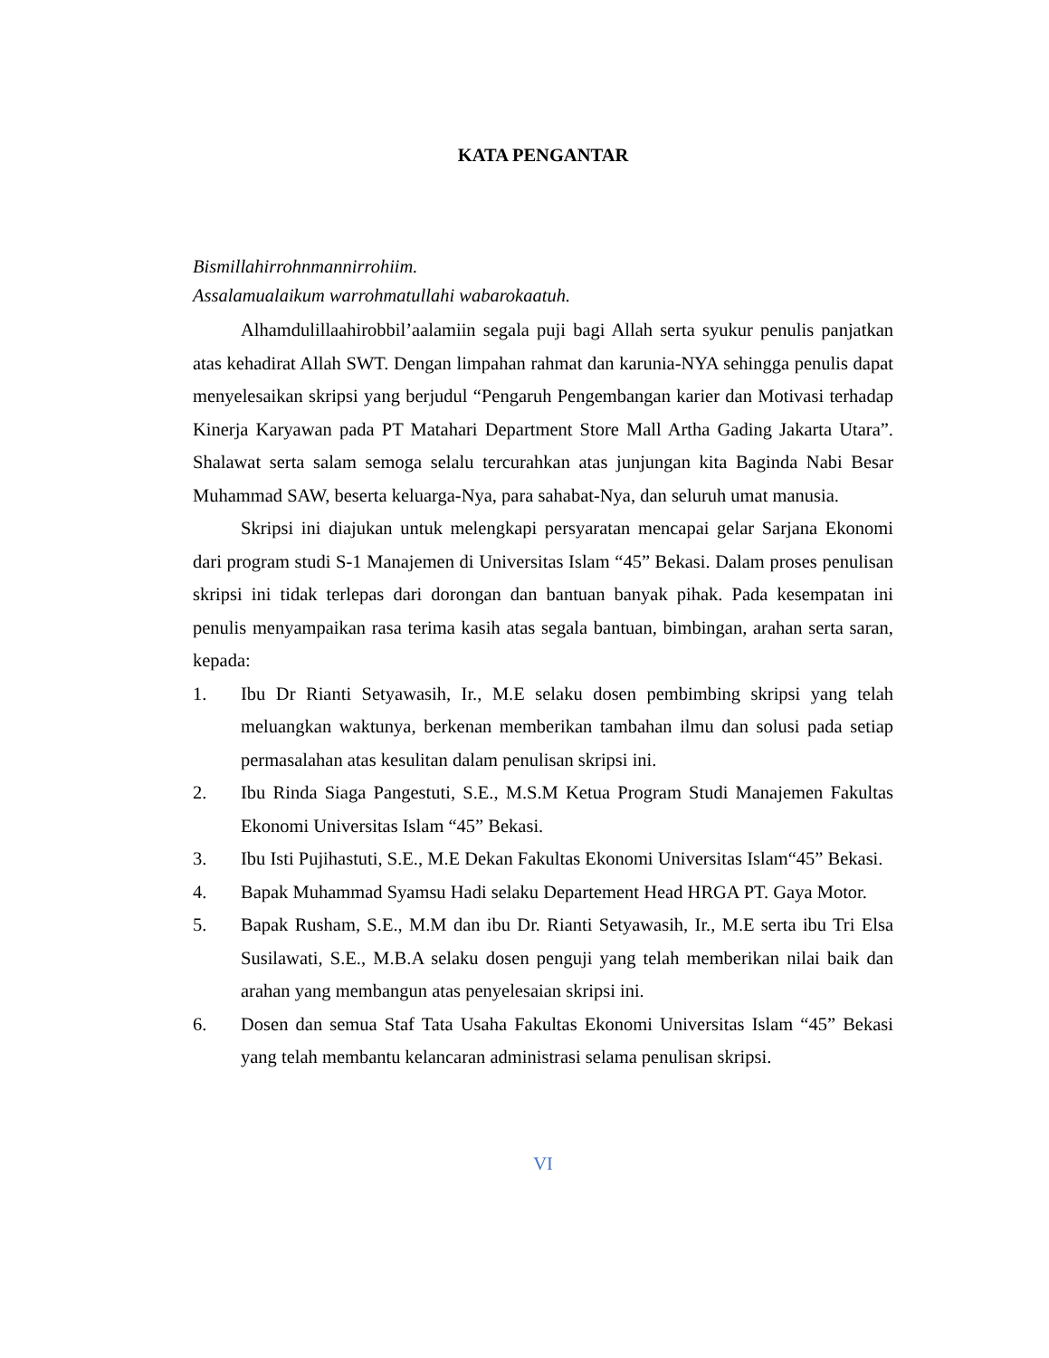KATA PENGANTAR
Bismillahirrohnmannirrohiim.
Assalamualaikum warrohmatullahi wabarokaatuh.
Alhamdulillaahirobbil’aalamiin segala puji bagi Allah serta syukur penulis panjatkan atas kehadirat Allah SWT. Dengan limpahan rahmat dan karunia-NYA sehingga penulis dapat menyelesaikan skripsi yang berjudul “Pengaruh Pengembangan karier dan Motivasi terhadap Kinerja Karyawan pada PT Matahari Department Store Mall Artha Gading Jakarta Utara”. Shalawat serta salam semoga selalu tercurahkan atas junjungan kita Baginda Nabi Besar Muhammad SAW, beserta keluarga-Nya, para sahabat-Nya, dan seluruh umat manusia.
Skripsi ini diajukan untuk melengkapi persyaratan mencapai gelar Sarjana Ekonomi dari program studi S-1 Manajemen di Universitas Islam “45” Bekasi. Dalam proses penulisan skripsi ini tidak terlepas dari dorongan dan bantuan banyak pihak. Pada kesempatan ini penulis menyampaikan rasa terima kasih atas segala bantuan, bimbingan, arahan serta saran, kepada:
1. Ibu Dr Rianti Setyawasih, Ir., M.E selaku dosen pembimbing skripsi yang telah meluangkan waktunya, berkenan memberikan tambahan ilmu dan solusi pada setiap permasalahan atas kesulitan dalam penulisan skripsi ini.
2. Ibu Rinda Siaga Pangestuti, S.E., M.S.M Ketua Program Studi Manajemen Fakultas Ekonomi Universitas Islam “45” Bekasi.
3. Ibu Isti Pujihastuti, S.E., M.E Dekan Fakultas Ekonomi Universitas Islam“45” Bekasi.
4. Bapak Muhammad Syamsu Hadi selaku Departement Head HRGA PT. Gaya Motor.
5. Bapak Rusham, S.E., M.M dan ibu Dr. Rianti Setyawasih, Ir., M.E serta ibu Tri Elsa Susilawati, S.E., M.B.A selaku dosen penguji yang telah memberikan nilai baik dan arahan yang membangun atas penyelesaian skripsi ini.
6. Dosen dan semua Staf Tata Usaha Fakultas Ekonomi Universitas Islam “45” Bekasi yang telah membantu kelancaran administrasi selama penulisan skripsi.
VI